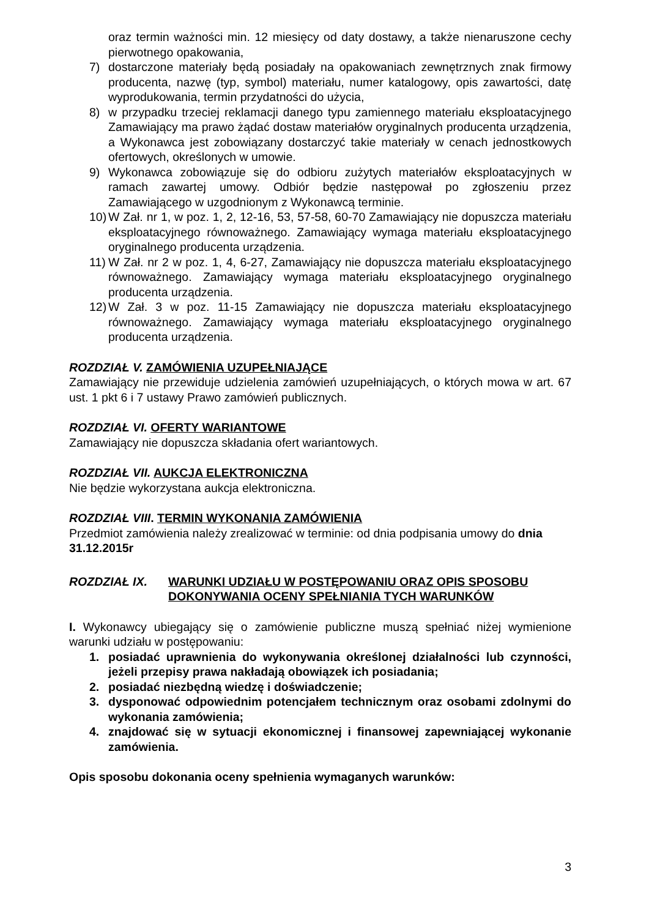oraz termin ważności min. 12 miesięcy od daty dostawy, a także nienaruszone cechy pierwotnego opakowania,
7) dostarczone materiały będą posiadały na opakowaniach zewnętrznych znak firmowy producenta, nazwę (typ, symbol) materiału, numer katalogowy, opis zawartości, datę wyprodukowania, termin przydatności do użycia,
8) w przypadku trzeciej reklamacji danego typu zamiennego materiału eksploatacyjnego Zamawiający ma prawo żądać dostaw materiałów oryginalnych producenta urządzenia, a Wykonawca jest zobowiązany dostarczyć takie materiały w cenach jednostkowych ofertowych, określonych w umowie.
9) Wykonawca zobowiązuje się do odbioru zużytych materiałów eksploatacyjnych w ramach zawartej umowy. Odbiór będzie następował po zgłoszeniu przez Zamawiającego w uzgodnionym z Wykonawcą terminie.
10) W Zał. nr 1, w poz. 1, 2, 12-16, 53, 57-58, 60-70 Zamawiający nie dopuszcza materiału eksploatacyjnego równoważnego. Zamawiający wymaga materiału eksploatacyjnego oryginalnego producenta urządzenia.
11) W Zał. nr 2 w poz. 1, 4, 6-27, Zamawiający nie dopuszcza materiału eksploatacyjnego równoważnego. Zamawiający wymaga materiału eksploatacyjnego oryginalnego producenta urządzenia.
12) W Zał. 3 w poz. 11-15 Zamawiający nie dopuszcza materiału eksploatacyjnego równoważnego. Zamawiający wymaga materiału eksploatacyjnego oryginalnego producenta urządzenia.
ROZDZIAŁ V. ZAMÓWIENIA UZUPEŁNIAJĄCE
Zamawiający nie przewiduje udzielenia zamówień uzupełniających, o których mowa w art. 67 ust. 1 pkt 6 i 7 ustawy Prawo zamówień publicznych.
ROZDZIAŁ VI. OFERTY WARIANTOWE
Zamawiający nie dopuszcza składania ofert wariantowych.
ROZDZIAŁ VII. AUKCJA ELEKTRONICZNA
Nie będzie wykorzystana aukcja elektroniczna.
ROZDZIAŁ VIII. TERMIN WYKONANIA ZAMÓWIENIA
Przedmiot zamówienia należy zrealizować w terminie: od dnia podpisania umowy do dnia 31.12.2015r
ROZDZIAŁ IX. WARUNKI UDZIAŁU W POSTĘPOWANIU ORAZ OPIS SPOSOBU DOKONYWANIA OCENY SPEŁNIANIA TYCH WARUNKÓW
I. Wykonawcy ubiegający się o zamówienie publiczne muszą spełniać niżej wymienione warunki udziału w postępowaniu:
1. posiadać uprawnienia do wykonywania określonej działalności lub czynności, jeżeli przepisy prawa nakładają obowiązek ich posiadania;
2. posiadać niezbędną wiedzę i doświadczenie;
3. dysponować odpowiednim potencjałem technicznym oraz osobami zdolnymi do wykonania zamówienia;
4. znajdować się w sytuacji ekonomicznej i finansowej zapewniającej wykonanie zamówienia.
Opis sposobu dokonania oceny spełnienia wymaganych warunków:
3